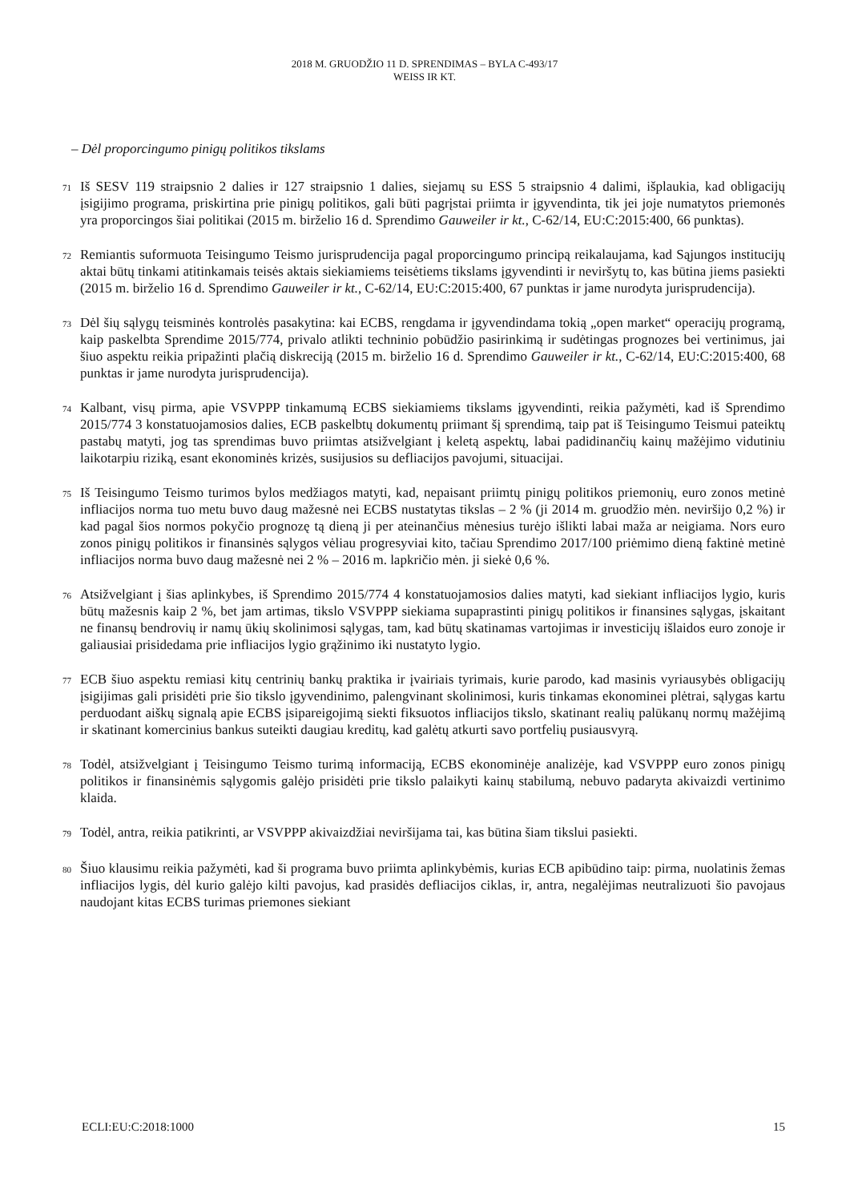2018 M. GRUODŽIO 11 D. SPRENDIMAS – BYLA C-493/17
WEISS IR KT.
– Dėl proporcingumo pinigų politikos tikslams
71
Iš SESV 119 straipsnio 2 dalies ir 127 straipsnio 1 dalies, siejamų su ESS 5 straipsnio 4 dalimi, išplaukia, kad obligacijų įsigijimo programa, priskirtina prie pinigų politikos, gali būti pagrįstai priimta ir įgyvendinta, tik jei joje numatytos priemonės yra proporcingos šiai politikai (2015 m. birželio 16 d. Sprendimo Gauweiler ir kt., C-62/14, EU:C:2015:400, 66 punktas).
72
Remiantis suformuota Teisingumo Teismo jurisprudencija pagal proporcingumo principą reikalaujama, kad Sąjungos institucijų aktai būtų tinkami atitinkamais teisės aktais siekiamiems teisėtiems tikslams įgyvendinti ir neviršytų to, kas būtina jiems pasiekti (2015 m. birželio 16 d. Sprendimo Gauweiler ir kt., C-62/14, EU:C:2015:400, 67 punktas ir jame nurodyta jurisprudencija).
73
Dėl šių sąlygų teisminės kontrolės pasakytina: kai ECBS, rengdama ir įgyvendindama tokią „open market“ operacijų programą, kaip paskelbta Sprendime 2015/774, privalo atlikti techninio pobūdžio pasirinkimą ir sudėtingas prognozes bei vertinimus, jai šiuo aspektu reikia pripažinti plačią diskreciją (2015 m. birželio 16 d. Sprendimo Gauweiler ir kt., C-62/14, EU:C:2015:400, 68 punktas ir jame nurodyta jurisprudencija).
74
Kalbant, visų pirma, apie VSVPPP tinkamumą ECBS siekiamiems tikslams įgyvendinti, reikia pažymėti, kad iš Sprendimo 2015/774 3 konstatuojamosios dalies, ECB paskelbtų dokumentų priimant šį sprendimą, taip pat iš Teisingumo Teismui pateiktų pastabų matyti, jog tas sprendimas buvo priimtas atsižvelgiant į keletą aspektų, labai padidinančių kainų mažėjimo vidutiniu laikotarpiu riziką, esant ekonominės krizės, susijusios su defliacijos pavojumi, situacijai.
75
Iš Teisingumo Teismo turimos bylos medžiagos matyti, kad, nepaisant priimtų pinigų politikos priemonių, euro zonos metinė infliacijos norma tuo metu buvo daug mažesnė nei ECBS nustatytas tikslas – 2 % (ji 2014 m. gruodžio mėn. neviršijo 0,2 %) ir kad pagal šios normos pokyčio prognozę tą dieną ji per ateinančius mėnesius turėjo išlikti labai maža ar neigiama. Nors euro zonos pinigų politikos ir finansinės sąlygos vėliau progresyviai kito, tačiau Sprendimo 2017/100 priėmimo dieną faktinė metinė infliacijos norma buvo daug mažesnė nei 2 % – 2016 m. lapkričio mėn. ji siekė 0,6 %.
76
Atsižvelgiant į šias aplinkybes, iš Sprendimo 2015/774 4 konstatuojamosios dalies matyti, kad siekiant infliacijos lygio, kuris būtų mažesnis kaip 2 %, bet jam artimas, tikslo VSVPPP siekiama supaprastinti pinigų politikos ir finansines sąlygas, įskaitant ne finansų bendrovių ir namų ūkių skolinimosi sąlygas, tam, kad būtų skatinamas vartojimas ir investicijų išlaidos euro zonoje ir galiausiai prisidedama prie infliacijos lygio grąžinimo iki nustatyto lygio.
77
ECB šiuo aspektu remiasi kitų centrinių bankų praktika ir įvairiais tyrimais, kurie parodo, kad masinis vyriausybės obligacijų įsigijimas gali prisidėti prie šio tikslo įgyvendinimo, palengvinant skolinimosi, kuris tinkamas ekonominei plėtrai, sąlygas kartu perduodant aiškų signalą apie ECBS įsipareigojimą siekti fiksuotos infliacijos tikslo, skatinant realių palūkanų normų mažėjimą ir skatinant komercinius bankus suteikti daugiau kreditų, kad galėtų atkurti savo portfelių pusiausvyrą.
78
Todėl, atsižvelgiant į Teisingumo Teismo turimą informaciją, ECBS ekonominėje analizėje, kad VSVPPP euro zonos pinigų politikos ir finansinėmis sąlygomis galėjo prisidėti prie tikslo palaikyti kainų stabilumą, nebuvo padaryta akivaizdi vertinimo klaida.
79
Todėl, antra, reikia patikrinti, ar VSVPPP akivaizdžiai neviršijama tai, kas būtina šiam tikslui pasiekti.
80
Šiuo klausimu reikia pažymėti, kad ši programa buvo priimta aplinkybėmis, kurias ECB apibūdino taip: pirma, nuolatinis žemas infliacijos lygis, dėl kurio galėjo kilti pavojus, kad prasidės defliacijos ciklas, ir, antra, negalėjimas neutralizuoti šio pavojaus naudojant kitas ECBS turimas priemones siekiant
ECLI:EU:C:2018:1000 15